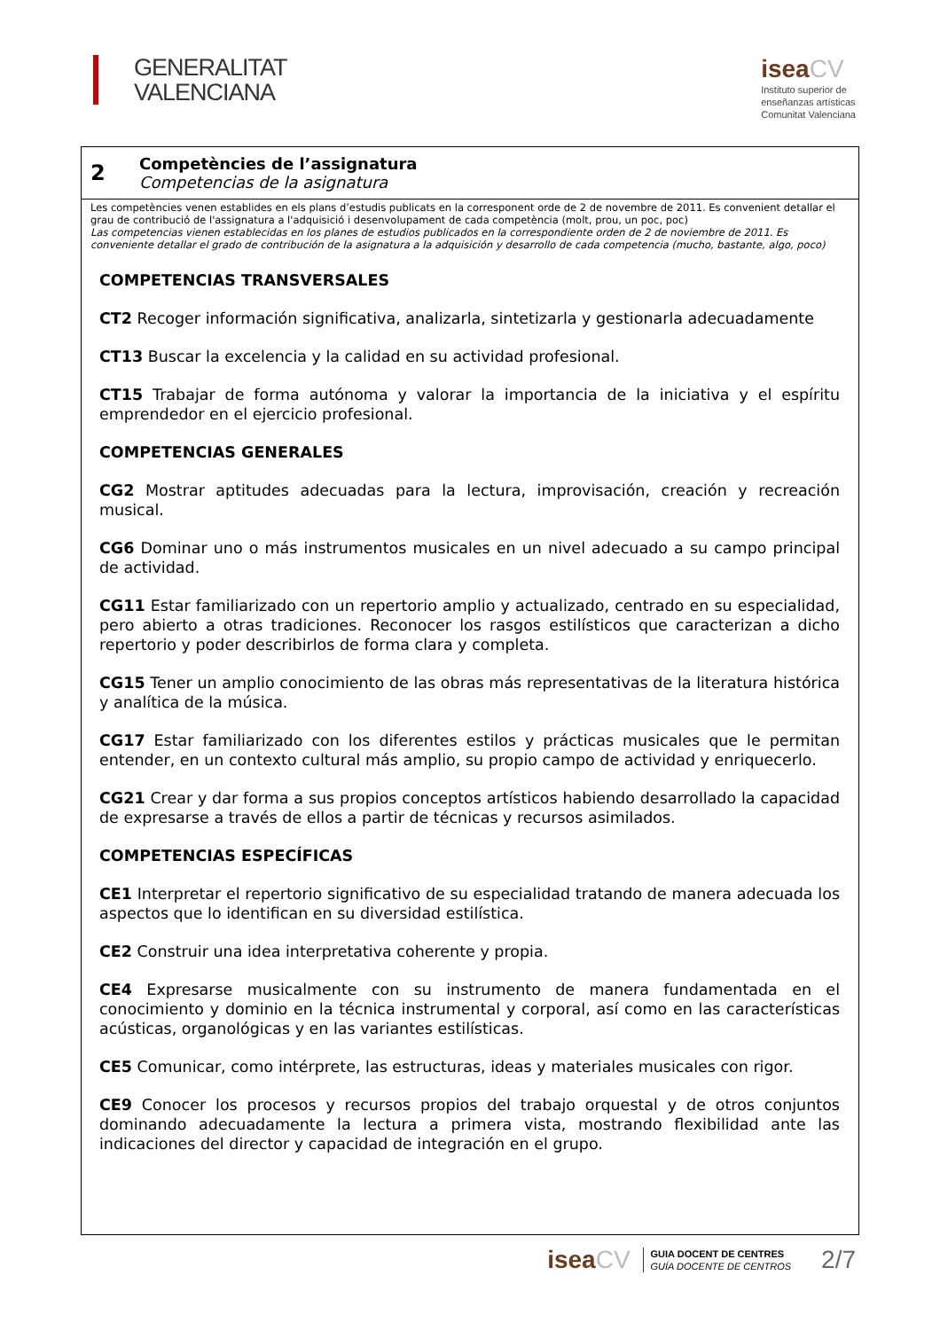GENERALITAT
VALENCIANA
iseaCV
Instituto superior de
enseñanzas artísticas
Comunitat Valenciana
2
Competències de l’assignatura
Competencias de la asignatura
Les competències venen establides en els plans d’estudis publicats en la corresponent orde de 2 de novembre de 2011. Es convenient detallar el grau de contribució de l'assignatura a l'adquisició i desenvolupament de cada competència (molt, prou, un poc, poc)
Las competencias vienen establecidas en los planes de estudios publicados en la correspondiente orden de 2 de noviembre de 2011. Es conveniente detallar el grado de contribución de la asignatura a la adquisición y desarrollo de cada competencia (mucho, bastante, algo, poco)
COMPETENCIAS TRANSVERSALES
CT2 Recoger información significativa, analizarla, sintetizarla y gestionarla adecuadamente
CT13 Buscar la excelencia y la calidad en su actividad profesional.
CT15 Trabajar de forma autónoma y valorar la importancia de la iniciativa y el espíritu emprendedor en el ejercicio profesional.
COMPETENCIAS GENERALES
CG2 Mostrar aptitudes adecuadas para la lectura, improvisación, creación y recreación musical.
CG6 Dominar uno o más instrumentos musicales en un nivel adecuado a su campo principal de actividad.
CG11 Estar familiarizado con un repertorio amplio y actualizado, centrado en su especialidad, pero abierto a otras tradiciones. Reconocer los rasgos estilísticos que caracterizan a dicho repertorio y poder describirlos de forma clara y completa.
CG15 Tener un amplio conocimiento de las obras más representativas de la literatura histórica y analítica de la música.
CG17 Estar familiarizado con los diferentes estilos y prácticas musicales que le permitan entender, en un contexto cultural más amplio, su propio campo de actividad y enriquecerlo.
CG21 Crear y dar forma a sus propios conceptos artísticos habiendo desarrollado la capacidad de expresarse a través de ellos a partir de técnicas y recursos asimilados.
COMPETENCIAS ESPECÍFICAS
CE1 Interpretar el repertorio significativo de su especialidad tratando de manera adecuada los aspectos que lo identifican en su diversidad estilística.
CE2 Construir una idea interpretativa coherente y propia.
CE4 Expresarse musicalmente con su instrumento de manera fundamentada en el conocimiento y dominio en la técnica instrumental y corporal, así como en las características acústicas, organológicas y en las variantes estilísticas.
CE5 Comunicar, como intérprete, las estructuras, ideas y materiales musicales con rigor.
CE9 Conocer los procesos y recursos propios del trabajo orquestal y de otros conjuntos dominando adecuadamente la lectura a primera vista, mostrando flexibilidad ante las indicaciones del director y capacidad de integración en el grupo.
iseaCV
GUIA DOCENT DE CENTRES
GUÍA DOCENTE DE CENTROS
2/7